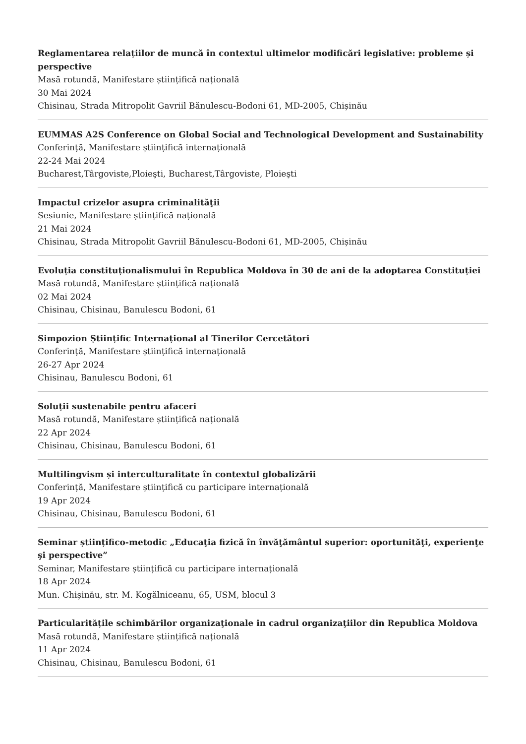Reglamentarea relațiilor de muncă în contextul ultimelor modificări legislative: probleme și perspective
Masă rotundă, Manifestare științifică națională
30 Mai 2024
Chisinau, Strada Mitropolit Gavriil Bănulescu-Bodoni 61, MD-2005, Chișinău
EUMMAS A2S Conference on Global Social and Technological Development and Sustainability
Conferință, Manifestare științifică internațională
22-24 Mai 2024
Bucharest,Târgoviste,Ploieşti, Bucharest,Târgoviste, Ploieşti
Impactul crizelor asupra criminalităţii
Sesiunie, Manifestare științifică națională
21 Mai 2024
Chisinau, Strada Mitropolit Gavriil Bănulescu-Bodoni 61, MD-2005, Chișinău
Evoluția constituționalismului în Republica Moldova în 30 de ani de la adoptarea Constituției
Masă rotundă, Manifestare științifică națională
02 Mai 2024
Chisinau, Chisinau, Banulescu Bodoni, 61
Simpozion Științific Internațional al Tinerilor Cercetători
Conferință, Manifestare științifică internațională
26-27 Apr 2024
Chisinau, Banulescu Bodoni, 61
Soluții sustenabile pentru afaceri
Masă rotundă, Manifestare științifică națională
22 Apr 2024
Chisinau, Chisinau, Banulescu Bodoni, 61
Multilingvism și interculturalitate în contextul globalizării
Conferință, Manifestare științifică cu participare internațională
19 Apr 2024
Chisinau, Chisinau, Banulescu Bodoni, 61
Seminar științifico-metodic „Educaţia fizică în învăţământul superior: oportunităţi, experienţe şi perspective”
Seminar, Manifestare științifică cu participare internațională
18 Apr 2024
Mun. Chișinău, str. M. Kogălniceanu, 65, USM, blocul 3
Particularitățile schimbărilor organizaţionale in cadrul organizaţiilor din Republica Moldova
Masă rotundă, Manifestare științifică națională
11 Apr 2024
Chisinau, Chisinau, Banulescu Bodoni, 61